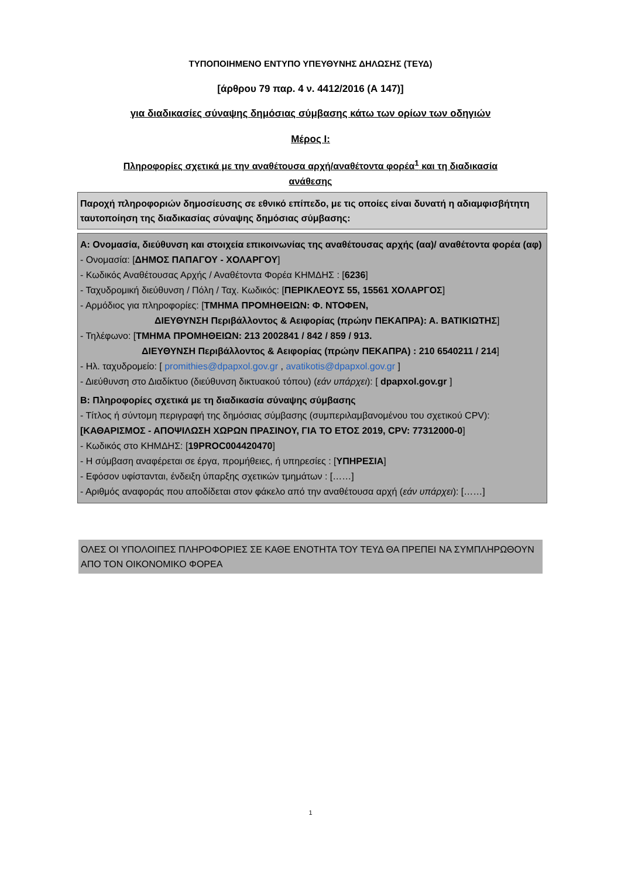ΤΥΠΟΠΟΙΗΜΕΝΟ ΕΝΤΥΠΟ ΥΠΕΥΘΥΝΗΣ ΔΗΛΩΣΗΣ (ΤΕΥΔ)
[άρθρου 79 παρ. 4 ν. 4412/2016 (Α 147)]
για διαδικασίες σύναψης δημόσιας σύμβασης κάτω των ορίων των οδηγιών
Μέρος Ι:
Πληροφορίες σχετικά με την αναθέτουσα αρχή/αναθέτοντα φορέα<sup>1</sup> και τη διαδικασία
ανάθεσης
Παροχή πληροφοριών δημοσίευσης σε εθνικό επίπεδο, με τις οποίες είναι δυνατή η αδιαμφισβήτητη ταυτοποίηση της διαδικασίας σύναψης δημόσιας σύμβασης:
Α: Ονομασία, διεύθυνση και στοιχεία επικοινωνίας της αναθέτουσας αρχής (αα)/ αναθέτοντα φορέα (αφ)
- Ονομασία: [ΔΗΜΟΣ ΠΑΠΑΓΟΥ - ΧΟΛΑΡΓΟΥ]
- Κωδικός Αναθέτουσας Αρχής / Αναθέτοντα Φορέα ΚΗΜΔΗΣ : [6236]
- Ταχυδρομική διεύθυνση / Πόλη / Ταχ. Κωδικός: [ΠΕΡΙΚΛΕΟΥΣ 55, 15561 ΧΟΛΑΡΓΟΣ]
- Αρμόδιος για πληροφορίες: [ΤΜΗΜΑ ΠΡΟΜΗΘΕΙΩΝ: Φ. ΝΤΟΦΕΝ,
ΔΙΕΥΘΥΝΣΗ Περιβάλλοντος & Αειφορίας (πρώην ΠΕΚΑΠΡΑ): Α. ΒΑΤΙΚΙΩΤΗΣ]
- Τηλέφωνο: [ΤΜΗΜΑ ΠΡΟΜΗΘΕΙΩΝ: 213 2002841 / 842 / 859 / 913.
ΔΙΕΥΘΥΝΣΗ Περιβάλλοντος & Αειφορίας (πρώην ΠΕΚΑΠΡΑ) : 210 6540211 / 214]
- Ηλ. ταχυδρομείο: [ promithies@dpapxol.gov.gr , avatikotis@dpapxol.gov.gr ]
- Διεύθυνση στο Διαδίκτυο (διεύθυνση δικτυακού τόπου) (εάν υπάρχει): [ dpapxol.gov.gr ]
Β: Πληροφορίες σχετικά με τη διαδικασία σύναψης σύμβασης
- Τίτλος ή σύντομη περιγραφή της δημόσιας σύμβασης (συμπεριλαμβανομένου του σχετικού CPV): [ΚΑΘΑΡΙΣΜΟΣ - ΑΠΟΨΙΛΩΣΗ ΧΩΡΩΝ ΠΡΑΣΙΝΟΥ, ΓΙΑ ΤΟ ΕΤΟΣ 2019, CPV: 77312000-0]
- Κωδικός στο ΚΗΜΔΗΣ: [19PROC004420470]
- Η σύμβαση αναφέρεται σε έργα, προμήθειες, ή υπηρεσίες : [ΥΠΗΡΕΣΙΑ]
- Εφόσον υφίστανται, ένδειξη ύπαρξης σχετικών τμημάτων : [……]
- Αριθμός αναφοράς που αποδίδεται στον φάκελο από την αναθέτουσα αρχή (εάν υπάρχει): [……]
ΟΛΕΣ ΟΙ ΥΠΟΛΟΙΠΕΣ ΠΛΗΡΟΦΟΡΙΕΣ ΣΕ ΚΑΘΕ ΕΝΟΤΗΤΑ ΤΟΥ ΤΕΥΔ ΘΑ ΠΡΕΠΕΙ ΝΑ ΣΥΜΠΛΗΡΩΘΟΥΝ ΑΠΟ ΤΟΝ ΟΙΚΟΝΟΜΙΚΟ ΦΟΡΕΑ
1